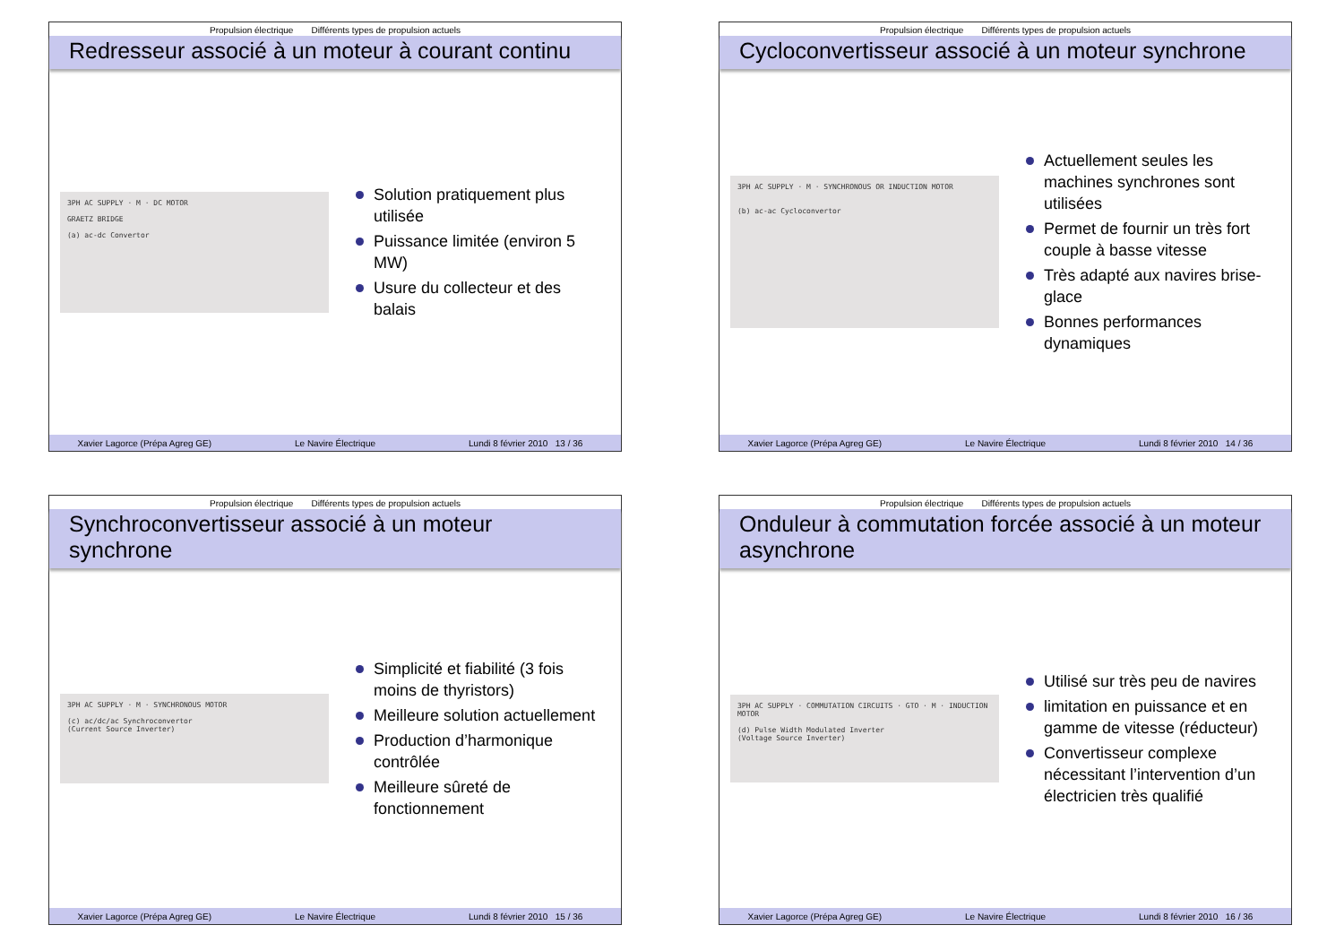Propulsion électrique Différents types de propulsion actuels
Redresseur associé à un moteur à courant continu
3PH AC SUPPLY · M · DC MOTOR
GRAETZ BRIDGE
(a) ac-dc Convertor
Solution pratiquement plus utilisée
Puissance limitée (environ 5 MW)
Usure du collecteur et des balais
Xavier Lagorce (Prépa Agreg GE)
Le Navire Électrique Lundi 8 février 2010 13 / 36
Propulsion électrique Différents types de propulsion actuels
Cycloconvertisseur associé à un moteur synchrone
3PH AC SUPPLY · M · SYNCHRONOUS OR INDUCTION MOTOR
(b) ac-ac Cycloconvertor
Actuellement seules les machines synchrones sont utilisées
Permet de fournir un très fort couple à basse vitesse
Très adapté aux navires brise-glace
Bonnes performances dynamiques
Xavier Lagorce (Prépa Agreg GE)
Le Navire Électrique Lundi 8 février 2010 14 / 36
Propulsion électrique Différents types de propulsion actuels
Synchroconvertisseur associé à un moteur synchrone
3PH AC SUPPLY · M · SYNCHRONOUS MOTOR
(c) ac/dc/ac Synchroconvertor
(Current Source Inverter)
Simplicité et fiabilité (3 fois moins de thyristors)
Meilleure solution actuellement
Production d’harmonique contrôlée
Meilleure sûreté de fonctionnement
Xavier Lagorce (Prépa Agreg GE)
Le Navire Électrique Lundi 8 février 2010 15 / 36
Propulsion électrique Différents types de propulsion actuels
Onduleur à commutation forcée associé à un moteur asynchrone
3PH AC SUPPLY · COMMUTATION CIRCUITS · GTO · M · INDUCTION MOTOR
(d) Pulse Width Modulated Inverter
(Voltage Source Inverter)
Utilisé sur très peu de navires
limitation en puissance et en gamme de vitesse (réducteur)
Convertisseur complexe nécessitant l’intervention d’un électricien très qualifié
Xavier Lagorce (Prépa Agreg GE)
Le Navire Électrique Lundi 8 février 2010 16 / 36